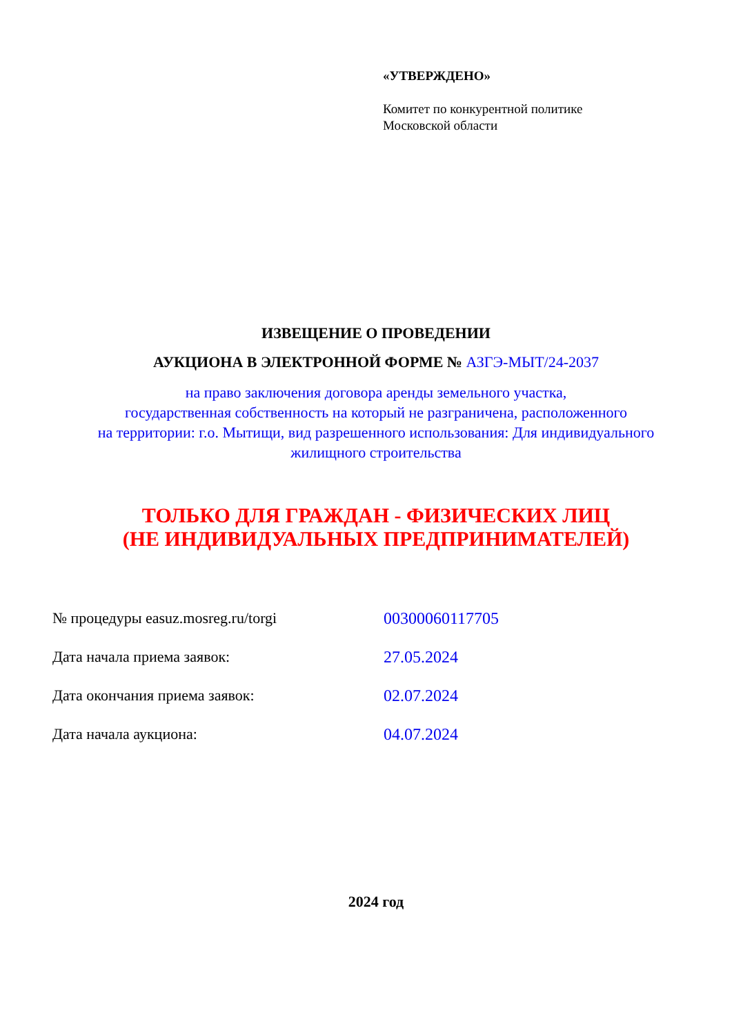«УТВЕРЖДЕНО»
Комитет по конкурентной политике
Московской области
ИЗВЕЩЕНИЕ О ПРОВЕДЕНИИ
АУКЦИОНА В ЭЛЕКТРОННОЙ ФОРМЕ № АЗГЭ-МЫТ/24-2037
на право заключения договора аренды земельного участка,
государственная собственность на который не разграничена, расположенного
на территории: г.о. Мытищи, вид разрешенного использования: Для индивидуального
жилищного строительства
ТОЛЬКО ДЛЯ ГРАЖДАН - ФИЗИЧЕСКИХ ЛИЦ
(НЕ ИНДИВИДУАЛЬНЫХ ПРЕДПРИНИМАТЕЛЕЙ)
№ процедуры easuz.mosreg.ru/torgi 00300060117705
Дата начала приема заявок: 27.05.2024
Дата окончания приема заявок: 02.07.2024
Дата начала аукциона: 04.07.2024
2024 год